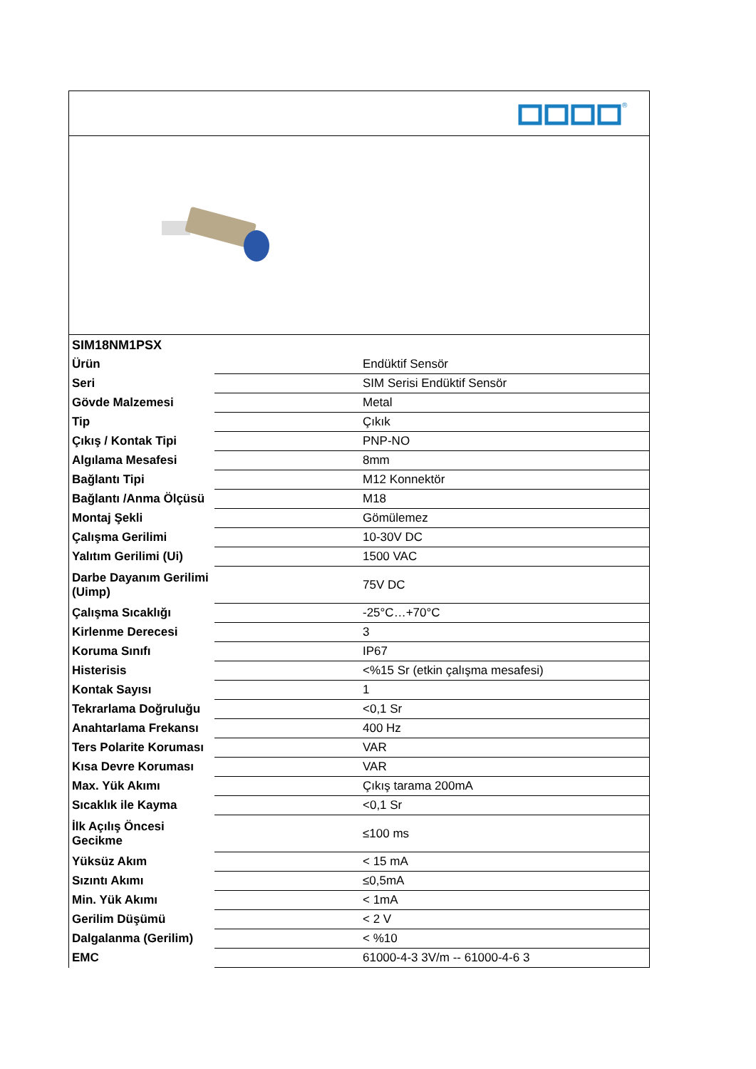®
| SIM18NM1PSX | |
| Ürün | Endüktif Sensör |
| Seri | SIM Serisi Endüktif Sensör |
| Gövde Malzemesi | Metal |
| Tip | Çıkık |
| Çıkış / Kontak Tipi | PNP-NO |
| Algılama Mesafesi | 8mm |
| Bağlantı Tipi | M12 Konnektör |
| Bağlantı /Anma Ölçüsü | M18 |
| Montaj Şekli | Gömülemez |
| Çalışma Gerilimi | 10-30V DC |
| Yalıtım Gerilimi (Ui) | 1500 VAC |
| Darbe Dayanım Gerilimi (Uimp) | 75V DC |
| Çalışma Sıcaklığı | -25°C…+70°C |
| Kirlenme Derecesi | 3 |
| Koruma Sınıfı | IP67 |
| Histerisis | <%15 Sr (etkin çalışma mesafesi) |
| Kontak Sayısı | 1 |
| Tekrarlama Doğruluğu | <0,1 Sr |
| Anahtarlama Frekansı | 400 Hz |
| Ters Polarite Koruması | VAR |
| Kısa Devre Koruması | VAR |
| Max. Yük Akımı | Çıkış tarama 200mA |
| Sıcaklık ile Kayma | <0,1 Sr |
| İlk Açılış Öncesi Gecikme | ≤100 ms |
| Yüksüz Akım | < 15 mA |
| Sızıntı Akımı | ≤0,5mA |
| Min. Yük Akımı | < 1mA |
| Gerilim Düşümü | < 2 V |
| Dalgalanma (Gerilim) | < %10 |
| EMC | 61000-4-3 3V/m -- 61000-4-6 3 |